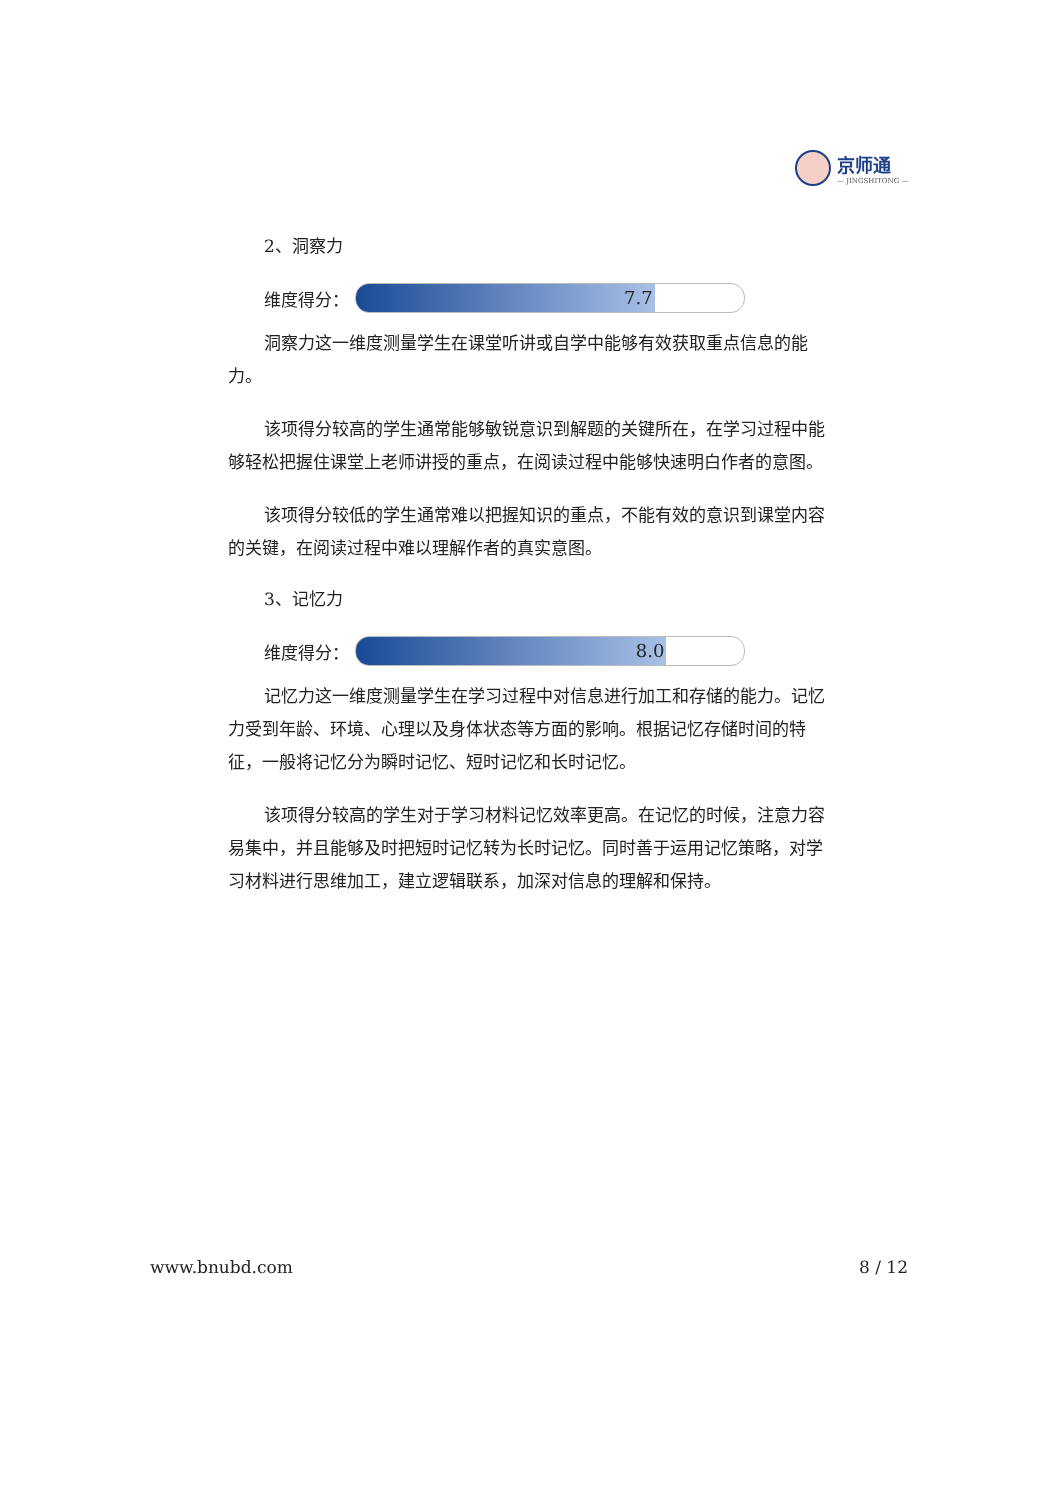京师通
— JINGSHITONG —
2、洞察力
维度得分：
7.7
洞察力这一维度测量学生在课堂听讲或自学中能够有效获取重点信息的能力。
该项得分较高的学生通常能够敏锐意识到解题的关键所在，在学习过程中能够轻松把握住课堂上老师讲授的重点，在阅读过程中能够快速明白作者的意图。
该项得分较低的学生通常难以把握知识的重点，不能有效的意识到课堂内容的关键，在阅读过程中难以理解作者的真实意图。
3、记忆力
维度得分：
8.0
记忆力这一维度测量学生在学习过程中对信息进行加工和存储的能力。记忆力受到年龄、环境、心理以及身体状态等方面的影响。根据记忆存储时间的特征，一般将记忆分为瞬时记忆、短时记忆和长时记忆。
该项得分较高的学生对于学习材料记忆效率更高。在记忆的时候，注意力容易集中，并且能够及时把短时记忆转为长时记忆。同时善于运用记忆策略，对学习材料进行思维加工，建立逻辑联系，加深对信息的理解和保持。
www.bnubd.com 8 / 12